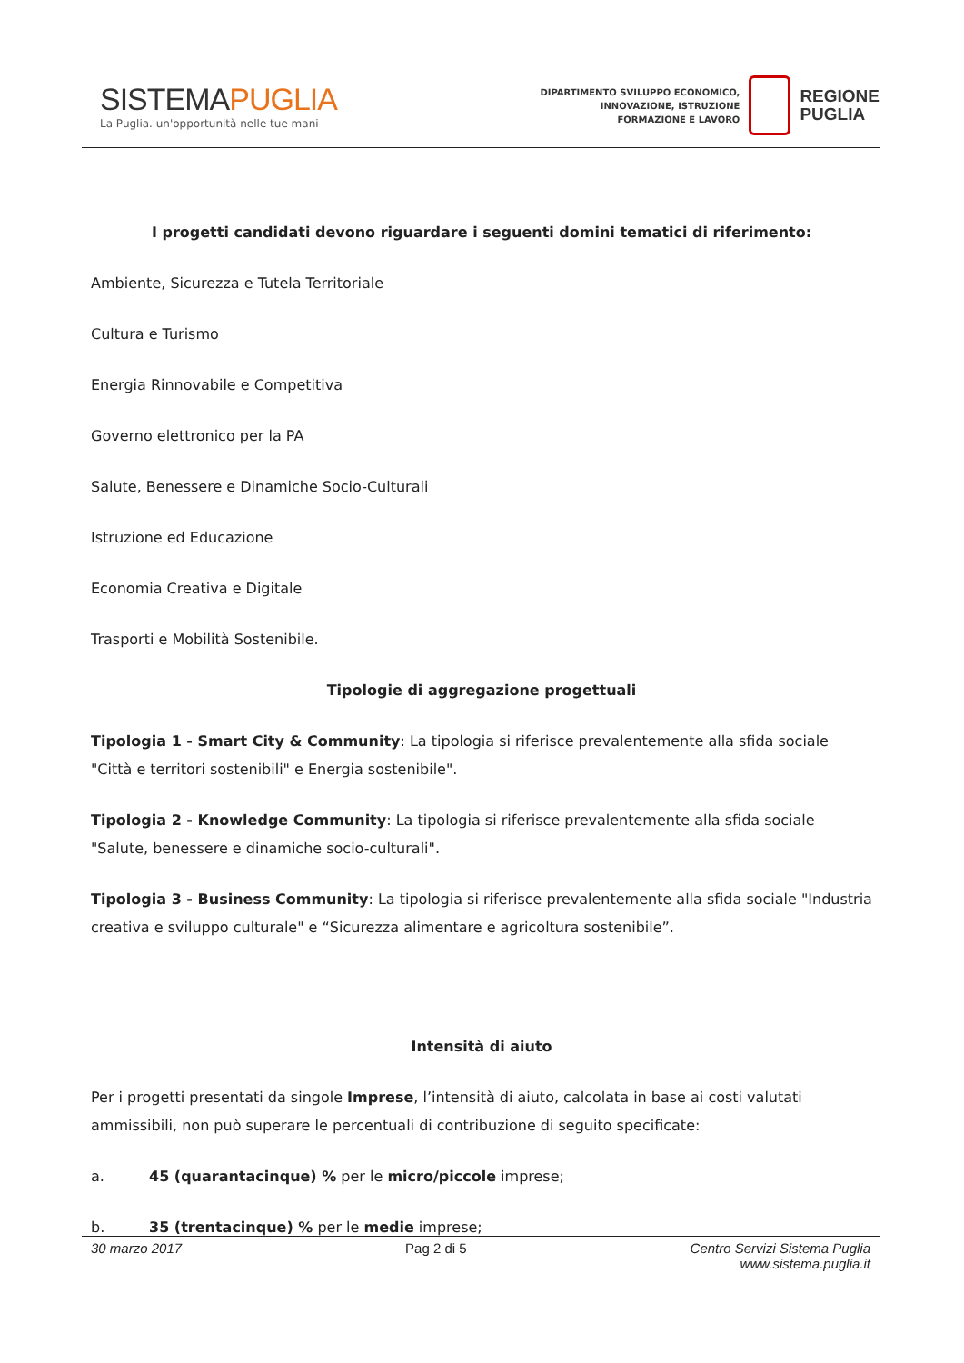SISTEMAPUGLIA
La Puglia. un'opportunità nelle tue mani
DIPARTIMENTO SVILUPPO ECONOMICO,
INNOVAZIONE, ISTRUZIONE
FORMAZIONE E LAVORO
REGIONE
PUGLIA
I progetti candidati devono riguardare i seguenti domini tematici di riferimento:
Ambiente, Sicurezza e Tutela Territoriale
Cultura e Turismo
Energia Rinnovabile e Competitiva
Governo elettronico per la PA
Salute, Benessere e Dinamiche Socio-Culturali
Istruzione ed Educazione
Economia Creativa e Digitale
Trasporti e Mobilità Sostenibile.
Tipologie di aggregazione progettuali
Tipologia 1 - Smart City & Community: La tipologia si riferisce prevalentemente alla sfida sociale "Città e territori sostenibili" e Energia sostenibile".
Tipologia 2 - Knowledge Community: La tipologia si riferisce prevalentemente alla sfida sociale "Salute, benessere e dinamiche socio-culturali".
Tipologia 3 - Business Community: La tipologia si riferisce prevalentemente alla sfida sociale "Industria creativa e sviluppo culturale" e “Sicurezza alimentare e agricoltura sostenibile”.
Intensità di aiuto
Per i progetti presentati da singole Imprese, l’intensità di aiuto, calcolata in base ai costi valutati ammissibili, non può superare le percentuali di contribuzione di seguito specificate:
a. 45 (quarantacinque) % per le micro/piccole imprese;
b. 35 (trentacinque) % per le medie imprese;
30 marzo 2017 Pag 2 di 5 Centro Servizi Sistema Puglia
www.sistema.puglia.it